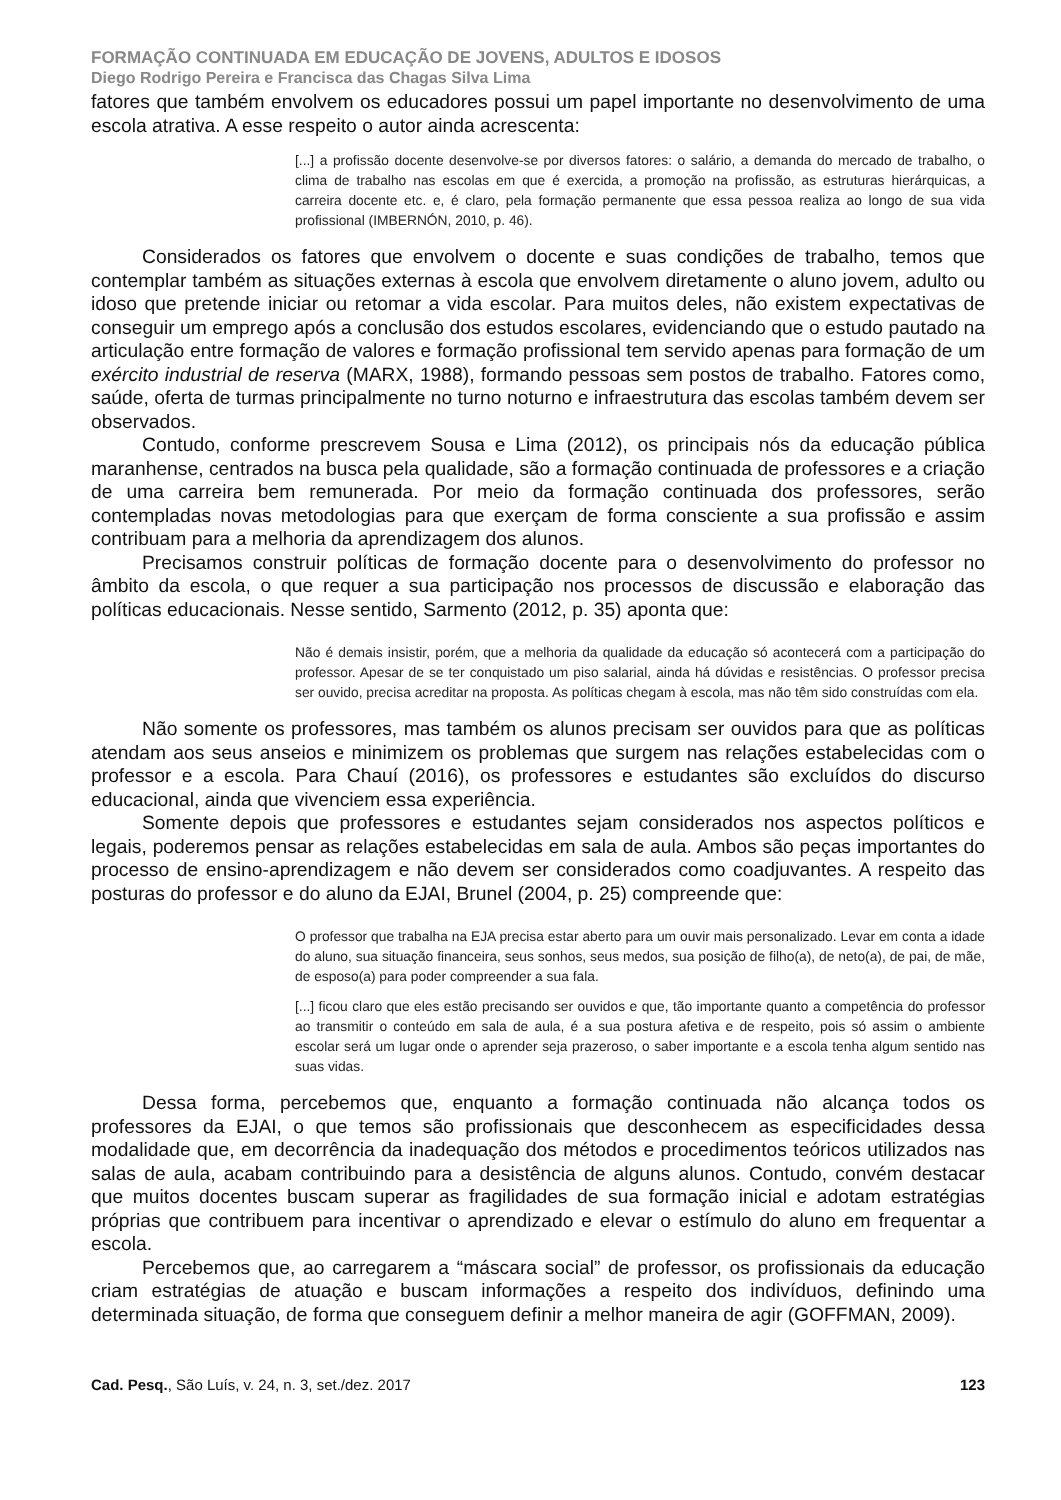FORMAÇÃO CONTINUADA EM EDUCAÇÃO DE JOVENS, ADULTOS E IDOSOS
Diego Rodrigo Pereira e Francisca das Chagas Silva Lima
fatores que também envolvem os educadores possui um papel importante no desenvolvimento de uma escola atrativa. A esse respeito o autor ainda acrescenta:
[...] a profissão docente desenvolve-se por diversos fatores: o salário, a demanda do mercado de trabalho, o clima de trabalho nas escolas em que é exercida, a promoção na profissão, as estruturas hierárquicas, a carreira docente etc. e, é claro, pela formação permanente que essa pessoa realiza ao longo de sua vida profissional (IMBERNÓN, 2010, p. 46).
Considerados os fatores que envolvem o docente e suas condições de trabalho, temos que contemplar também as situações externas à escola que envolvem diretamente o aluno jovem, adulto ou idoso que pretende iniciar ou retomar a vida escolar. Para muitos deles, não existem expectativas de conseguir um emprego após a conclusão dos estudos escolares, evidenciando que o estudo pautado na articulação entre formação de valores e formação profissional tem servido apenas para formação de um exército industrial de reserva (MARX, 1988), formando pessoas sem postos de trabalho. Fatores como, saúde, oferta de turmas principalmente no turno noturno e infraestrutura das escolas também devem ser observados.
Contudo, conforme prescrevem Sousa e Lima (2012), os principais nós da educação pública maranhense, centrados na busca pela qualidade, são a formação continuada de professores e a criação de uma carreira bem remunerada. Por meio da formação continuada dos professores, serão contempladas novas metodologias para que exerçam de forma consciente a sua profissão e assim contribuam para a melhoria da aprendizagem dos alunos.
Precisamos construir políticas de formação docente para o desenvolvimento do professor no âmbito da escola, o que requer a sua participação nos processos de discussão e elaboração das políticas educacionais. Nesse sentido, Sarmento (2012, p. 35) aponta que:
Não é demais insistir, porém, que a melhoria da qualidade da educação só acontecerá com a participação do professor. Apesar de se ter conquistado um piso salarial, ainda há dúvidas e resistências. O professor precisa ser ouvido, precisa acreditar na proposta. As políticas chegam à escola, mas não têm sido construídas com ela.
Não somente os professores, mas também os alunos precisam ser ouvidos para que as políticas atendam aos seus anseios e minimizem os problemas que surgem nas relações estabelecidas com o professor e a escola. Para Chauí (2016), os professores e estudantes são excluídos do discurso educacional, ainda que vivenciem essa experiência.
Somente depois que professores e estudantes sejam considerados nos aspectos políticos e legais, poderemos pensar as relações estabelecidas em sala de aula. Ambos são peças importantes do processo de ensino-aprendizagem e não devem ser considerados como coadjuvantes. A respeito das posturas do professor e do aluno da EJAI, Brunel (2004, p. 25) compreende que:
O professor que trabalha na EJA precisa estar aberto para um ouvir mais personalizado. Levar em conta a idade do aluno, sua situação financeira, seus sonhos, seus medos, sua posição de filho(a), de neto(a), de pai, de mãe, de esposo(a) para poder compreender a sua fala.
[...] ficou claro que eles estão precisando ser ouvidos e que, tão importante quanto a competência do professor ao transmitir o conteúdo em sala de aula, é a sua postura afetiva e de respeito, pois só assim o ambiente escolar será um lugar onde o aprender seja prazeroso, o saber importante e a escola tenha algum sentido nas suas vidas.
Dessa forma, percebemos que, enquanto a formação continuada não alcança todos os professores da EJAI, o que temos são profissionais que desconhecem as especificidades dessa modalidade que, em decorrência da inadequação dos métodos e procedimentos teóricos utilizados nas salas de aula, acabam contribuindo para a desistência de alguns alunos. Contudo, convém destacar que muitos docentes buscam superar as fragilidades de sua formação inicial e adotam estratégias próprias que contribuem para incentivar o aprendizado e elevar o estímulo do aluno em frequentar a escola.
Percebemos que, ao carregarem a “máscara social” de professor, os profissionais da educação criam estratégias de atuação e buscam informações a respeito dos indivíduos, definindo uma determinada situação, de forma que conseguem definir a melhor maneira de agir (GOFFMAN, 2009).
Cad. Pesq., São Luís, v. 24, n. 3, set./dez. 2017 123